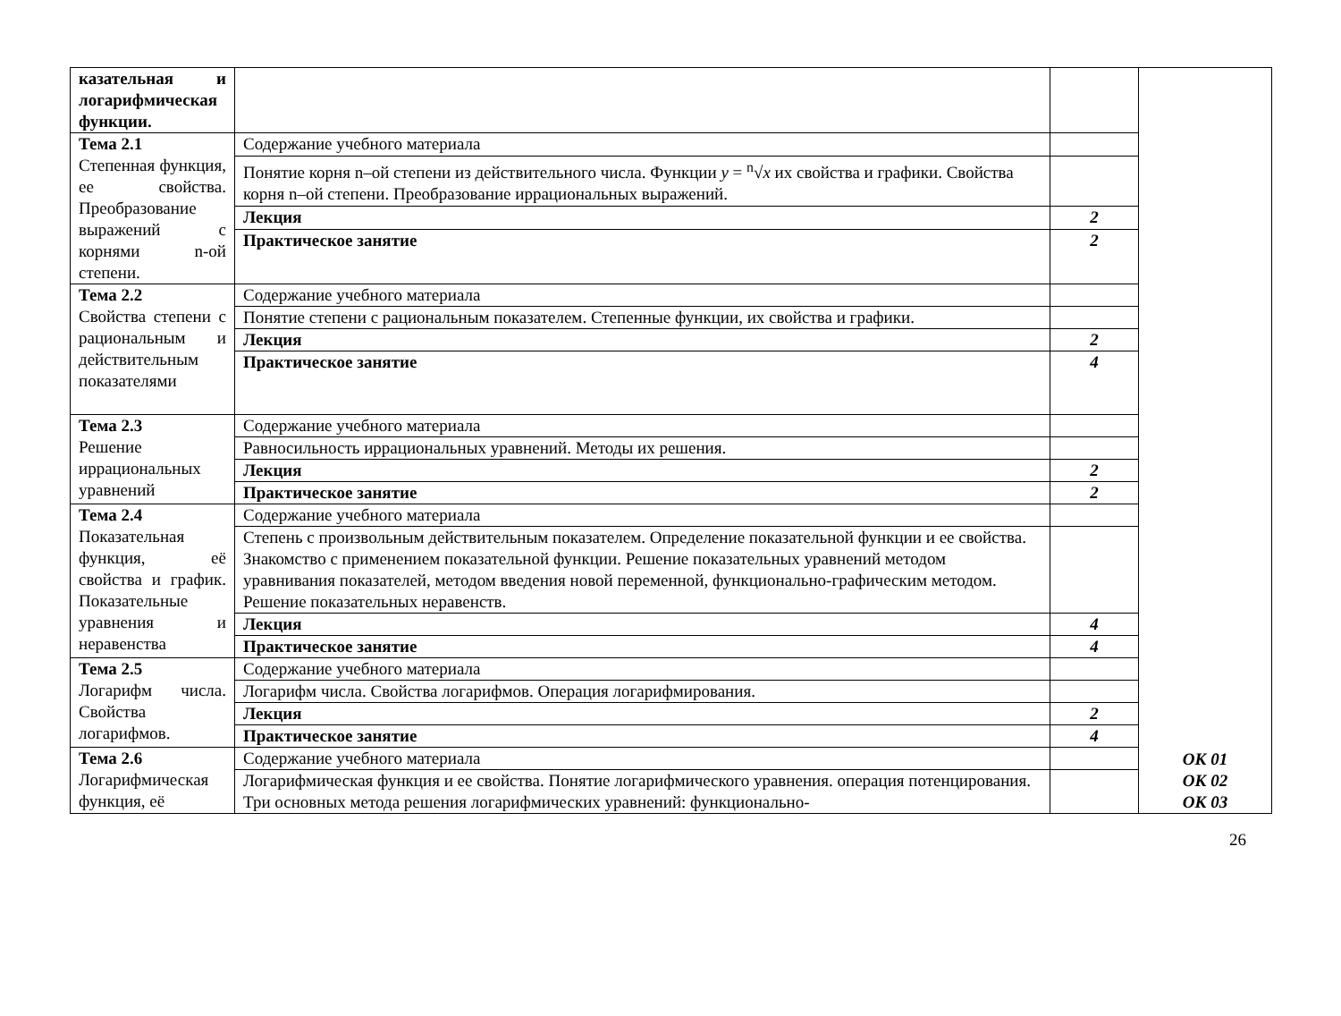| казательная и логарифмическая функции. | | | ОК 01 ОК 02 ОК 03 |
| Тема 2.1 Степенная функция, ее свойства. Преобразование выражений с корнями n-ой степени. | Содержание учебного материала | | |
| | Понятие корня n–ой степени из действительного числа. Функции y = <sup>n</sup>√ x их свойства и графики. Свойства корня n–ой степени. Преобразование иррациональных выражений. | | |
| | Лекция | 2 | |
| | Практическое занятие | 2 | |
| Тема 2.2 Свойства степени с рациональным и действительным показателями | Содержание учебного материала | | |
| | Понятие степени с рациональным показателем. Степенные функции, их свойства и графики. | | |
| | Лекция | 2 | |
| | Практическое занятие | 4 | |
| Тема 2.3 Решение иррациональных уравнений | Содержание учебного материала | | |
| | Равносильность иррациональных уравнений. Методы их решения. | | |
| | Лекция | 2 | |
| | Практическое занятие | 2 | |
| Тема 2.4 Показательная функция, её свойства и график. Показательные уравнения и неравенства | Содержание учебного материала | | |
| | Степень с произвольным действительным показателем. Определение показательной функции и ее свойства. Знакомство с применением показательной функции. Решение показательных уравнений методом уравнивания показателей, методом введения новой переменной, функционально-графическим методом. Решение показательных неравенств. | | |
| | Лекция | 4 | |
| | Практическое занятие | 4 | |
| Тема 2.5 Логарифм числа. Свойства логарифмов. | Содержание учебного материала | | |
| | Логарифм числа. Свойства логарифмов. Операция логарифмирования. | | |
| | Лекция | 2 | |
| | Практическое занятие | 4 | |
| Тема 2.6 Логарифмическая функция, её | Содержание учебного материала | | |
| | Логарифмическая функция и ее свойства. Понятие логарифмического уравнения. операция потенцирования. Три основных метода решения логарифмических уравнений: функционально- | | |
26